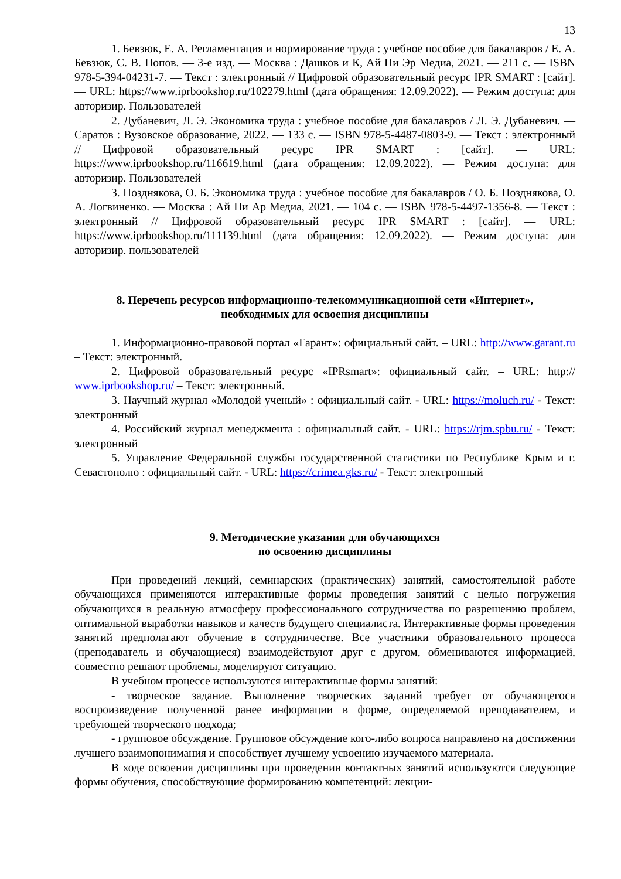13
1. Бевзюк, Е. А. Регламентация и нормирование труда : учебное пособие для бакалавров / Е. А. Бевзюк, С. В. Попов. — 3-е изд. — Москва : Дашков и К, Ай Пи Эр Медиа, 2021. — 211 c. — ISBN 978-5-394-04231-7. — Текст : электронный // Цифровой образовательный ресурс IPR SMART : [сайт]. — URL: https://www.iprbookshop.ru/102279.html (дата обращения: 12.09.2022). — Режим доступа: для авторизир. Пользователей
2. Дубаневич, Л. Э. Экономика труда : учебное пособие для бакалавров / Л. Э. Дубаневич. — Саратов : Вузовское образование, 2022. — 133 c. — ISBN 978-5-4487-0803-9. — Текст : электронный // Цифровой образовательный ресурс IPR SMART : [сайт]. — URL: https://www.iprbookshop.ru/116619.html (дата обращения: 12.09.2022). — Режим доступа: для авторизир. Пользователей
3. Позднякова, О. Б. Экономика труда : учебное пособие для бакалавров / О. Б. Позднякова, О. А. Логвиненко. — Москва : Ай Пи Ар Медиа, 2021. — 104 c. — ISBN 978-5-4497-1356-8. — Текст : электронный // Цифровой образовательный ресурс IPR SMART : [сайт]. — URL: https://www.iprbookshop.ru/111139.html (дата обращения: 12.09.2022). — Режим доступа: для авторизир. пользователей
8. Перечень ресурсов информационно-телекоммуникационной сети «Интернет»,
необходимых для освоения дисциплины
1. Информационно-правовой портал «Гарант»: официальный сайт. – URL: http://www.garant.ru – Текст: электронный.
2. Цифровой образовательный ресурс «IPRsmart»: официальный сайт. – URL: http:// www.iprbookshop.ru/ – Текст: электронный.
3. Научный журнал «Молодой ученый» : официальный сайт. - URL: https://moluch.ru/ - Текст: электронный
4. Российский журнал менеджмента : официальный сайт. - URL: https://rjm.spbu.ru/ - Текст: электронный
5. Управление Федеральной службы государственной статистики по Республике Крым и г. Севастополю : официальный сайт. - URL: https://crimea.gks.ru/ - Текст: электронный
9. Методические указания для обучающихся
по освоению дисциплины
При проведений лекций, семинарских (практических) занятий, самостоятельной работе обучающихся применяются интерактивные формы проведения занятий с целью погружения обучающихся в реальную атмосферу профессионального сотрудничества по разрешению проблем, оптимальной выработки навыков и качеств будущего специалиста. Интерактивные формы проведения занятий предполагают обучение в сотрудничестве. Все участники образовательного процесса (преподаватель и обучающиеся) взаимодействуют друг с другом, обмениваются информацией, совместно решают проблемы, моделируют ситуацию.
В учебном процессе используются интерактивные формы занятий:
- творческое задание. Выполнение творческих заданий требует от обучающегося воспроизведение полученной ранее информации в форме, определяемой преподавателем, и требующей творческого подхода;
- групповое обсуждение. Групповое обсуждение кого-либо вопроса направлено на достижении лучшего взаимопонимания и способствует лучшему усвоению изучаемого материала.
В ходе освоения дисциплины при проведении контактных занятий используются следующие формы обучения, способствующие формированию компетенций: лекции-